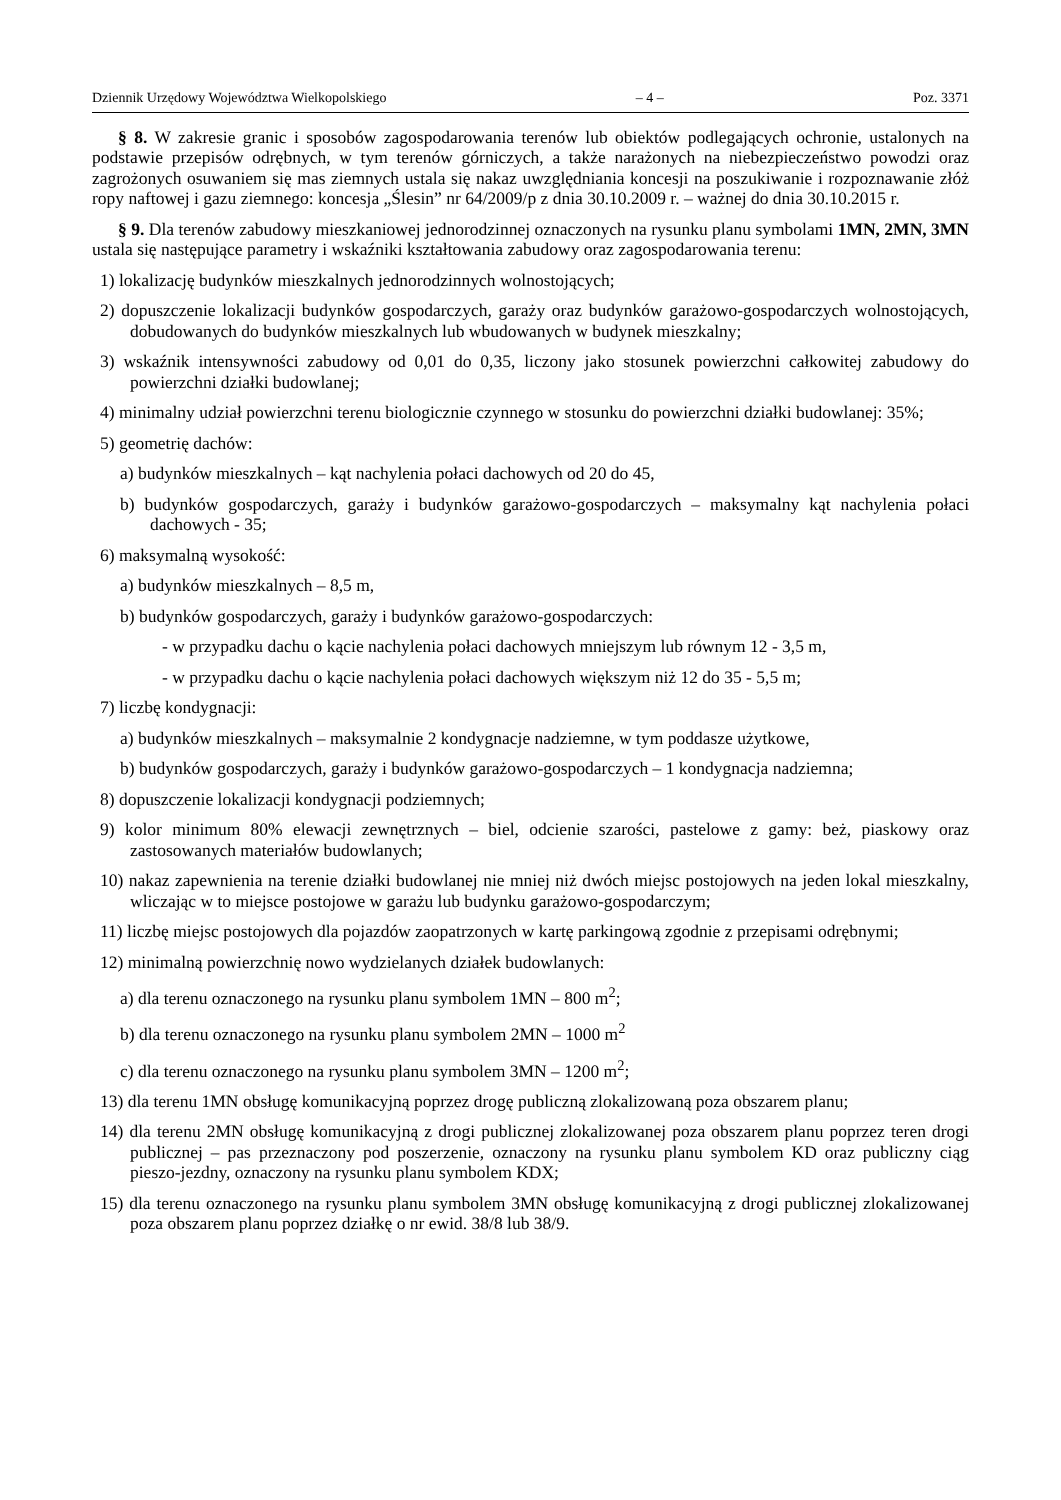Dziennik Urzędowy Województwa Wielkopolskiego – 4 – Poz. 3371
§ 8. W zakresie granic i sposobów zagospodarowania terenów lub obiektów podlegających ochronie, ustalonych na podstawie przepisów odrębnych, w tym terenów górniczych, a także narażonych na niebezpieczeństwo powodzi oraz zagrożonych osuwaniem się mas ziemnych ustala się nakaz uwzględniania koncesji na poszukiwanie i rozpoznawanie złóż ropy naftowej i gazu ziemnego: koncesja „Ślesin” nr 64/2009/p z dnia 30.10.2009 r. – ważnej do dnia 30.10.2015 r.
§ 9. Dla terenów zabudowy mieszkaniowej jednorodzinnej oznaczonych na rysunku planu symbolami 1MN, 2MN, 3MN ustala się następujące parametry i wskaźniki kształtowania zabudowy oraz zagospodarowania terenu:
1) lokalizację budynków mieszkalnych jednorodzinnych wolnostojących;
2) dopuszczenie lokalizacji budynków gospodarczych, garaży oraz budynków garażowo-gospodarczych wolnostojących, dobudowanych do budynków mieszkalnych lub wbudowanych w budynek mieszkalny;
3) wskaźnik intensywności zabudowy od 0,01 do 0,35, liczony jako stosunek powierzchni całkowitej zabudowy do powierzchni działki budowlanej;
4) minimalny udział powierzchni terenu biologicznie czynnego w stosunku do powierzchni działki budowlanej: 35%;
5) geometrię dachów:
a) budynków mieszkalnych – kąt nachylenia połaci dachowych od 20 do 45,
b) budynków gospodarczych, garaży i budynków garażowo-gospodarczych – maksymalny kąt nachylenia połaci dachowych - 35;
6) maksymalną wysokość:
a) budynków mieszkalnych – 8,5 m,
b) budynków gospodarczych, garaży i budynków garażowo-gospodarczych:
- w przypadku dachu o kącie nachylenia połaci dachowych mniejszym lub równym 12 - 3,5 m,
- w przypadku dachu o kącie nachylenia połaci dachowych większym niż 12 do 35 - 5,5 m;
7) liczbę kondygnacji:
a) budynków mieszkalnych – maksymalnie 2 kondygnacje nadziemne, w tym poddasze użytkowe,
b) budynków gospodarczych, garaży i budynków garażowo-gospodarczych – 1 kondygnacja nadziemna;
8) dopuszczenie lokalizacji kondygnacji podziemnych;
9) kolor minimum 80% elewacji zewnętrznych – biel, odcienie szarości, pastelowe z gamy: beż, piaskowy oraz zastosowanych materiałów budowlanych;
10) nakaz zapewnienia na terenie działki budowlanej nie mniej niż dwóch miejsc postojowych na jeden lokal mieszkalny, wliczając w to miejsce postojowe w garażu lub budynku garażowo-gospodarczym;
11) liczbę miejsc postojowych dla pojazdów zaopatrzonych w kartę parkingową zgodnie z przepisami odrębnymi;
12) minimalną powierzchnię nowo wydzielanych działek budowlanych:
a) dla terenu oznaczonego na rysunku planu symbolem 1MN – 800 m<sup>2</sup>;
b) dla terenu oznaczonego na rysunku planu symbolem 2MN – 1000 m<sup>2</sup>
c) dla terenu oznaczonego na rysunku planu symbolem 3MN – 1200 m<sup>2</sup>;
13) dla terenu 1MN obsługę komunikacyjną poprzez drogę publiczną zlokalizowaną poza obszarem planu;
14) dla terenu 2MN obsługę komunikacyjną z drogi publicznej zlokalizowanej poza obszarem planu poprzez teren drogi publicznej – pas przeznaczony pod poszerzenie, oznaczony na rysunku planu symbolem KD oraz publiczny ciąg pieszo-jezdny, oznaczony na rysunku planu symbolem KDX;
15) dla terenu oznaczonego na rysunku planu symbolem 3MN obsługę komunikacyjną z drogi publicznej zlokalizowanej poza obszarem planu poprzez działkę o nr ewid. 38/8 lub 38/9.